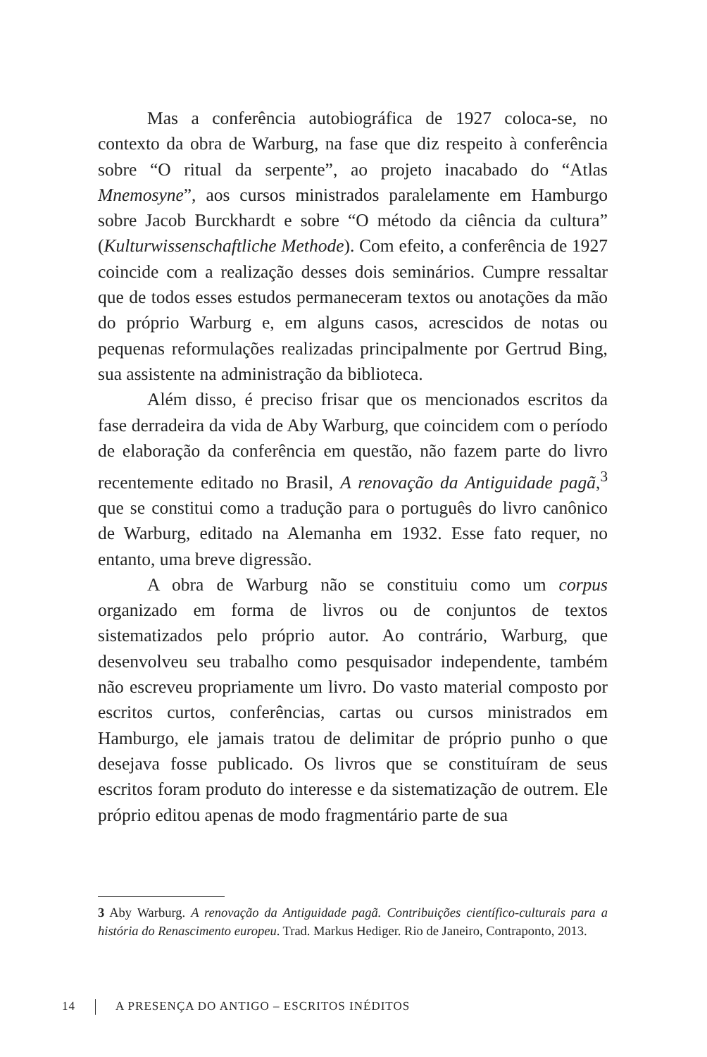Mas a conferência autobiográfica de 1927 coloca-se, no contexto da obra de Warburg, na fase que diz respeito à conferência sobre “O ritual da serpente”, ao projeto inacabado do “Atlas Mnemosyne”, aos cursos ministrados paralelamente em Hamburgo sobre Jacob Burckhardt e sobre “O método da ciência da cultura” (Kulturwissenschaftliche Methode). Com efeito, a conferência de 1927 coincide com a realização desses dois seminários. Cumpre ressaltar que de todos esses estudos permaneceram textos ou anotações da mão do próprio Warburg e, em alguns casos, acrescidos de notas ou pequenas reformulações realizadas principalmente por Gertrud Bing, sua assistente na administração da biblioteca.
Além disso, é preciso frisar que os mencionados escritos da fase derradeira da vida de Aby Warburg, que coincidem com o período de elaboração da conferência em questão, não fazem parte do livro recentemente editado no Brasil, A renovação da Antiguidade pagã,<sup>3</sup> que se constitui como a tradução para o português do livro canônico de Warburg, editado na Alemanha em 1932. Esse fato requer, no entanto, uma breve digressão.
A obra de Warburg não se constituiu como um corpus organizado em forma de livros ou de conjuntos de textos sistematizados pelo próprio autor. Ao contrário, Warburg, que desenvolveu seu trabalho como pesquisador independente, também não escreveu propriamente um livro. Do vasto material composto por escritos curtos, conferências, cartas ou cursos ministrados em Hamburgo, ele jamais tratou de delimitar de próprio punho o que desejava fosse publicado. Os livros que se constituíram de seus escritos foram produto do interesse e da sistematização de outrem. Ele próprio editou apenas de modo fragmentário parte de sua
3 Aby Warburg. A renovação da Antiguidade pagã. Contribuições científico-culturais para a história do Renascimento europeu. Trad. Markus Hediger. Rio de Janeiro, Contraponto, 2013.
14 A PRESENÇA DO ANTIGO – ESCRITOS INÉDITOS